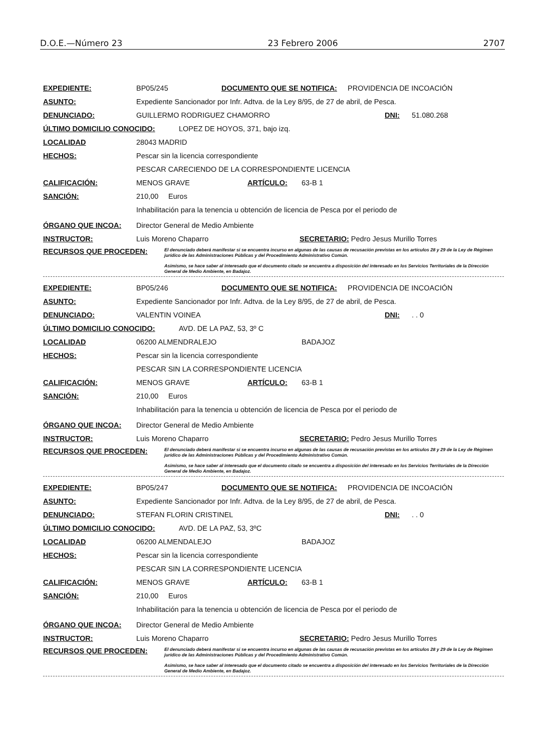D.O.E.—Número 23 23 Febrero 2006 2707
EXPEDIENTE: BP05/245 DOCUMENTO QUE SE NOTIFICA: PROVIDENCIA DE INCOACIÓN
ASUNTO: Expediente Sancionador por Infr. Adtva. de la Ley 8/95, de 27 de abril, de Pesca.
DENUNCIADO: GUILLERMO RODRIGUEZ CHAMORRO DNI: 51.080.268
ÚLTIMO DOMICILIO CONOCIDO: LOPEZ DE HOYOS, 371, bajo izq.
LOCALIDAD 28043 MADRID
HECHOS: Pescar sin la licencia correspondiente
PESCAR CARECIENDO DE LA CORRESPONDIENTE LICENCIA
CALIFICACIÓN: MENOS GRAVE ARTÍCULO: 63-B 1
SANCIÓN: 210,00 Euros
Inhabilitación para la tenencia u obtención de licencia de Pesca por el periodo de
ÓRGANO QUE INCOA: Director General de Medio Ambiente
INSTRUCTOR: Luis Moreno Chaparro SECRETARIO: Pedro Jesus Murillo Torres
RECURSOS QUE PROCEDEN:
El denunciado deberá manifestar si se encuentra incurso en algunas de las causas de recusación previstas en los artículos 28 y 29 de la Ley de Régimen jurídico de las Administraciones Públicas y del Procedimiento Administrativo Común.
Asimismo, se hace saber al interesado que el documento citado se encuentra a disposición del interesado en los Servicios Territoriales de la Dirección General de Medio Ambiente, en Badajoz.
EXPEDIENTE: BP05/246 DOCUMENTO QUE SE NOTIFICA: PROVIDENCIA DE INCOACIÓN
ASUNTO: Expediente Sancionador por Infr. Adtva. de la Ley 8/95, de 27 de abril, de Pesca.
DENUNCIADO: VALENTIN VOINEA DNI:. . 0
ÚLTIMO DOMICILIO CONOCIDO: AVD. DE LA PAZ, 53, 3º C
LOCALIDAD 06200 ALMENDRALEJO BADAJOZ
HECHOS: Pescar sin la licencia correspondiente
PESCAR SIN LA CORRESPONDIENTE LICENCIA
CALIFICACIÓN: MENOS GRAVE ARTÍCULO: 63-B 1
SANCIÓN: 210,00 Euros
Inhabilitación para la tenencia u obtención de licencia de Pesca por el periodo de
ÓRGANO QUE INCOA: Director General de Medio Ambiente
INSTRUCTOR: Luis Moreno Chaparro SECRETARIO: Pedro Jesus Murillo Torres
RECURSOS QUE PROCEDEN:
El denunciado deberá manifestar si se encuentra incurso en algunas de las causas de recusación previstas en los artículos 28 y 29 de la Ley de Régimen jurídico de las Administraciones Públicas y del Procedimiento Administrativo Común.
Asimismo, se hace saber al interesado que el documento citado se encuentra a disposición del interesado en los Servicios Territoriales de la Dirección General de Medio Ambiente, en Badajoz.
EXPEDIENTE: BP05/247 DOCUMENTO QUE SE NOTIFICA: PROVIDENCIA DE INCOACIÓN
ASUNTO: Expediente Sancionador por Infr. Adtva. de la Ley 8/95, de 27 de abril, de Pesca.
DENUNCIADO: STEFAN FLORIN CRISTINEL DNI:. . 0
ÚLTIMO DOMICILIO CONOCIDO: AVD. DE LA PAZ, 53, 3ºC
LOCALIDAD 06200 ALMENDALEJO BADAJOZ
HECHOS: Pescar sin la licencia correspondiente
PESCAR SIN LA CORRESPONDIENTE LICENCIA
CALIFICACIÓN: MENOS GRAVE ARTÍCULO: 63-B 1
SANCIÓN: 210,00 Euros
Inhabilitación para la tenencia u obtención de licencia de Pesca por el periodo de
ÓRGANO QUE INCOA: Director General de Medio Ambiente
INSTRUCTOR: Luis Moreno Chaparro SECRETARIO: Pedro Jesus Murillo Torres
RECURSOS QUE PROCEDEN:
El denunciado deberá manifestar si se encuentra incurso en algunas de las causas de recusación previstas en los artículos 28 y 29 de la Ley de Régimen jurídico de las Administraciones Públicas y del Procedimiento Administrativo Común.
Asimismo, se hace saber al interesado que el documento citado se encuentra a disposición del interesado en los Servicios Territoriales de la Dirección General de Medio Ambiente, en Badajoz.